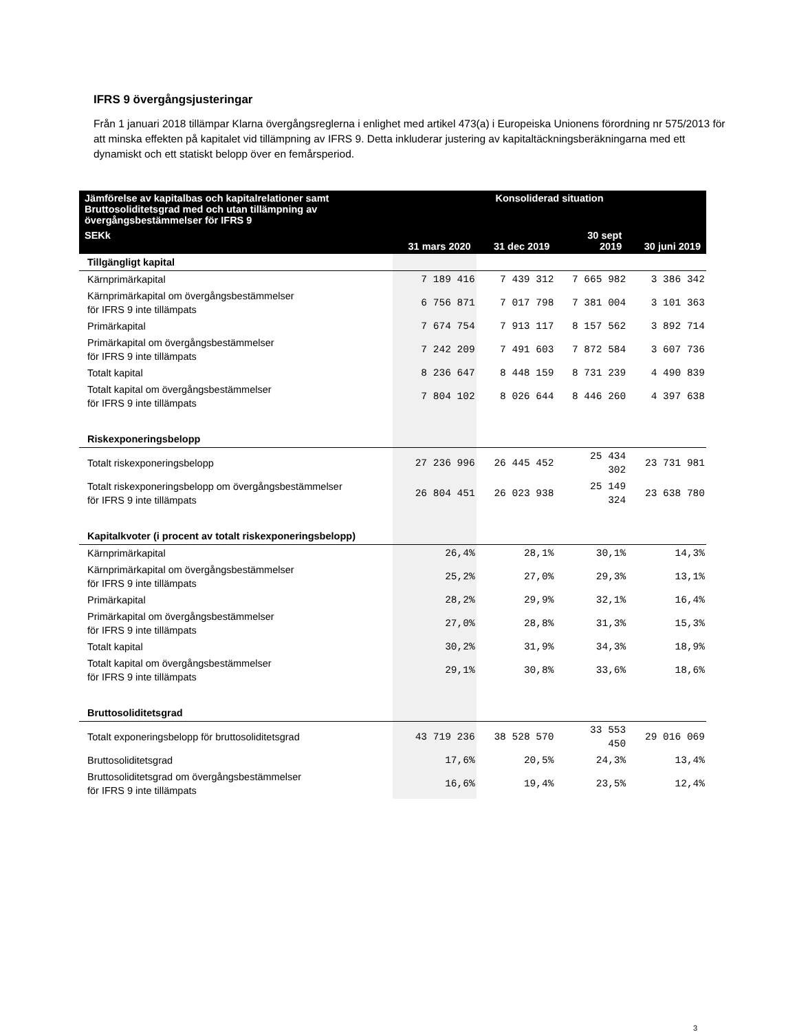IFRS 9 övergångsjusteringar
Från 1 januari 2018 tillämpar Klarna övergångsreglerna i enlighet med artikel 473(a) i Europeiska Unionens förordning nr 575/2013 för att minska effekten på kapitalet vid tillämpning av IFRS 9. Detta inkluderar justering av kapitaltäckningsberäkningarna med ett dynamiskt och ett statiskt belopp över en femårsperiod.
| Jämförelse av kapitalbas och kapitalrelationer samt Bruttosoliditetsgrad med och utan tillämpning av övergångsbestämmelser för IFRS 9 | Konsoliderad situation | | | |
| --- | --- | --- | --- | --- |
| SEKk | 31 mars 2020 | 31 dec 2019 | 30 sept 2019 | 30 juni 2019 |
| Tillgängligt kapital | | | | |
| Kärnprimärkapital | 7 189 416 | 7 439 312 | 7 665 982 | 3 386 342 |
| Kärnprimärkapital om övergångsbestämmelser för IFRS 9 inte tillämpats | 6 756 871 | 7 017 798 | 7 381 004 | 3 101 363 |
| Primärkapital | 7 674 754 | 7 913 117 | 8 157 562 | 3 892 714 |
| Primärkapital om övergångsbestämmelser för IFRS 9 inte tillämpats | 7 242 209 | 7 491 603 | 7 872 584 | 3 607 736 |
| Totalt kapital | 8 236 647 | 8 448 159 | 8 731 239 | 4 490 839 |
| Totalt kapital om övergångsbestämmelser för IFRS 9 inte tillämpats | 7 804 102 | 8 026 644 | 8 446 260 | 4 397 638 |
| Riskexponeringsbelopp | | | | |
| Totalt riskexponeringsbelopp | 27 236 996 | 26 445 452 | 25 434 302 | 23 731 981 |
| Totalt riskexponeringsbelopp om övergångsbestämmelser för IFRS 9 inte tillämpats | 26 804 451 | 26 023 938 | 25 149 324 | 23 638 780 |
| Kapitalkvoter (i procent av totalt riskexponeringsbelopp) | | | | |
| Kärnprimärkapital | 26,4% | 28,1% | 30,1% | 14,3% |
| Kärnprimärkapital om övergångsbestämmelser för IFRS 9 inte tillämpats | 25,2% | 27,0% | 29,3% | 13,1% |
| Primärkapital | 28,2% | 29,9% | 32,1% | 16,4% |
| Primärkapital om övergångsbestämmelser för IFRS 9 inte tillämpats | 27,0% | 28,8% | 31,3% | 15,3% |
| Totalt kapital | 30,2% | 31,9% | 34,3% | 18,9% |
| Totalt kapital om övergångsbestämmelser för IFRS 9 inte tillämpats | 29,1% | 30,8% | 33,6% | 18,6% |
| Bruttosoliditetsgrad | | | | |
| Totalt exponeringsbelopp för bruttosoliditetsgrad | 43 719 236 | 38 528 570 | 33 553 450 | 29 016 069 |
| Bruttosoliditetsgrad | 17,6% | 20,5% | 24,3% | 13,4% |
| Bruttosoliditetsgrad om övergångsbestämmelser för IFRS 9 inte tillämpats | 16,6% | 19,4% | 23,5% | 12,4% |
3